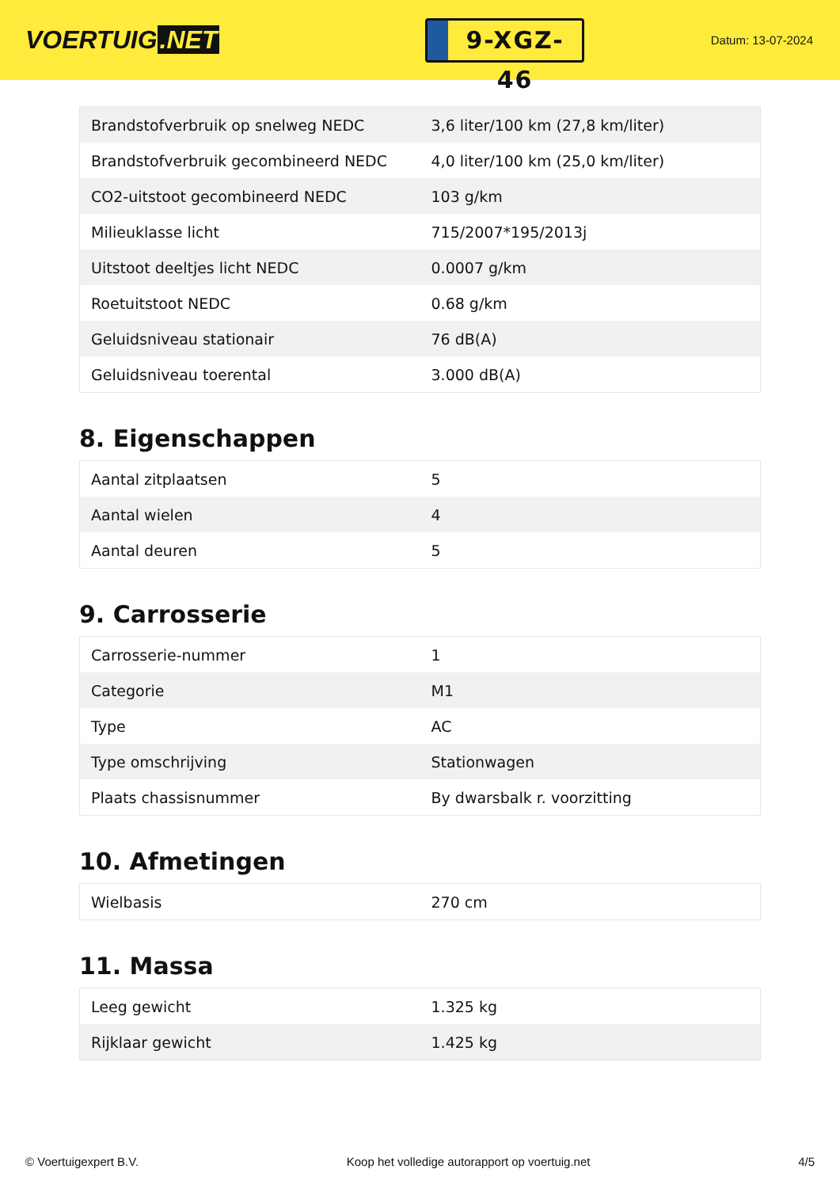VOERTUIG.NET
9-XGZ-46
Datum: 13-07-2024
| Brandstofverbruik op snelweg NEDC | 3,6 liter/100 km (27,8 km/liter) |
| Brandstofverbruik gecombineerd NEDC | 4,0 liter/100 km (25,0 km/liter) |
| CO2-uitstoot gecombineerd NEDC | 103 g/km |
| Milieuklasse licht | 715/2007*195/2013j |
| Uitstoot deeltjes licht NEDC | 0.0007 g/km |
| Roetuitstoot NEDC | 0.68 g/km |
| Geluidsniveau stationair | 76 dB(A) |
| Geluidsniveau toerental | 3.000 dB(A) |
8. Eigenschappen
| Aantal zitplaatsen | 5 |
| Aantal wielen | 4 |
| Aantal deuren | 5 |
9. Carrosserie
| Carrosserie-nummer | 1 |
| Categorie | M1 |
| Type | AC |
| Type omschrijving | Stationwagen |
| Plaats chassisnummer | By dwarsbalk r. voorzitting |
10. Afmetingen
| Wielbasis | 270 cm |
11. Massa
| Leeg gewicht | 1.325 kg |
| Rijklaar gewicht | 1.425 kg |
© Voertuigexpert B.V. Koop het volledige autorapport op voertuig.net 4/5